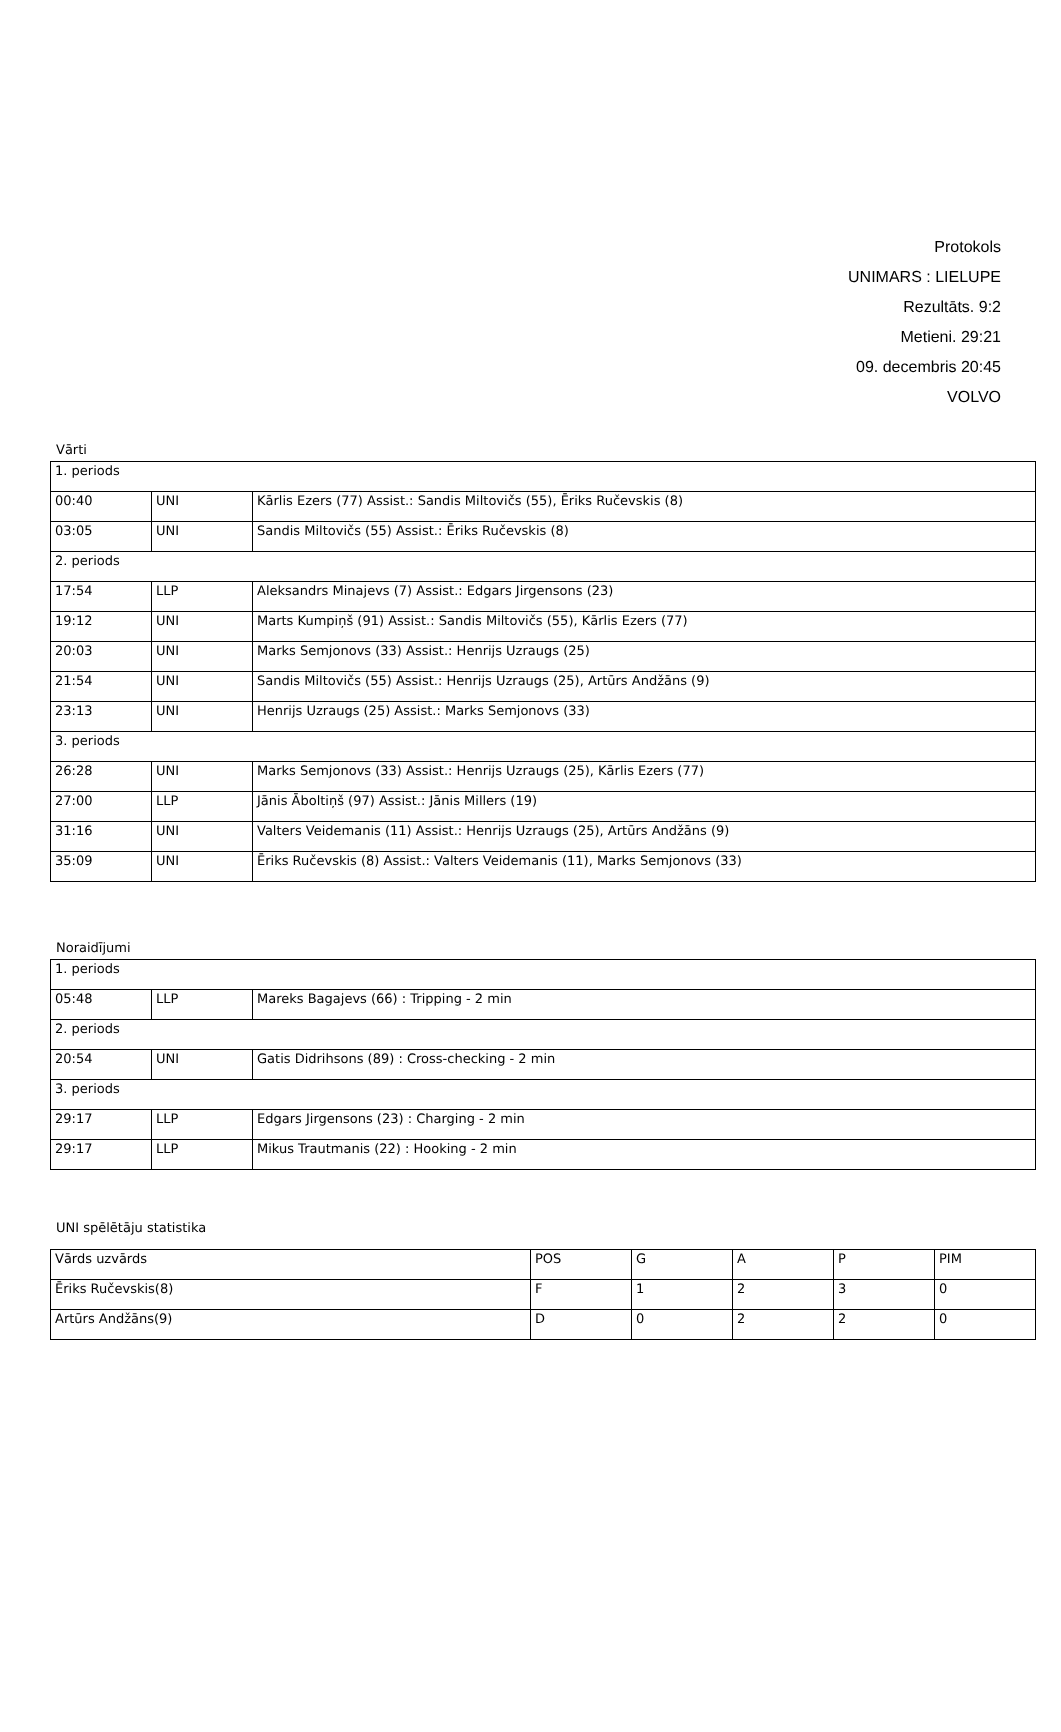Protokols
UNIMARS : LIELUPE
Rezultāts. 9:2
Metieni. 29:21
09. decembris 20:45
VOLVO
Vārti
| 1. periods | | |
| 00:40 | UNI | Kārlis Ezers (77) Assist.: Sandis Miltovičs (55), Ēriks Ručevskis (8) |
| 03:05 | UNI | Sandis Miltovičs (55) Assist.: Ēriks Ručevskis (8) |
| 2. periods | | |
| 17:54 | LLP | Aleksandrs Minajevs (7) Assist.: Edgars Jirgensons (23) |
| 19:12 | UNI | Marts Kumpiņš (91) Assist.: Sandis Miltovičs (55), Kārlis Ezers (77) |
| 20:03 | UNI | Marks Semjonovs (33) Assist.: Henrijs Uzraugs (25) |
| 21:54 | UNI | Sandis Miltovičs (55) Assist.: Henrijs Uzraugs (25), Artūrs Andžāns (9) |
| 23:13 | UNI | Henrijs Uzraugs (25) Assist.: Marks Semjonovs (33) |
| 3. periods | | |
| 26:28 | UNI | Marks Semjonovs (33) Assist.: Henrijs Uzraugs (25), Kārlis Ezers (77) |
| 27:00 | LLP | Jānis Āboltiņš (97) Assist.: Jānis Millers (19) |
| 31:16 | UNI | Valters Veidemanis (11) Assist.: Henrijs Uzraugs (25), Artūrs Andžāns (9) |
| 35:09 | UNI | Ēriks Ručevskis (8) Assist.: Valters Veidemanis (11), Marks Semjonovs (33) |
Noraidījumi
| 1. periods | | |
| 05:48 | LLP | Mareks Bagajevs (66) : Tripping - 2 min |
| 2. periods | | |
| 20:54 | UNI | Gatis Didrihsons (89) : Cross-checking - 2 min |
| 3. periods | | |
| 29:17 | LLP | Edgars Jirgensons (23) : Charging - 2 min |
| 29:17 | LLP | Mikus Trautmanis (22) : Hooking - 2 min |
UNI spēlētāju statistika
| Vārds uzvārds | POS | G | A | P | PIM |
| Ēriks Ručevskis(8) | F | 1 | 2 | 3 | 0 |
| Artūrs Andžāns(9) | D | 0 | 2 | 2 | 0 |